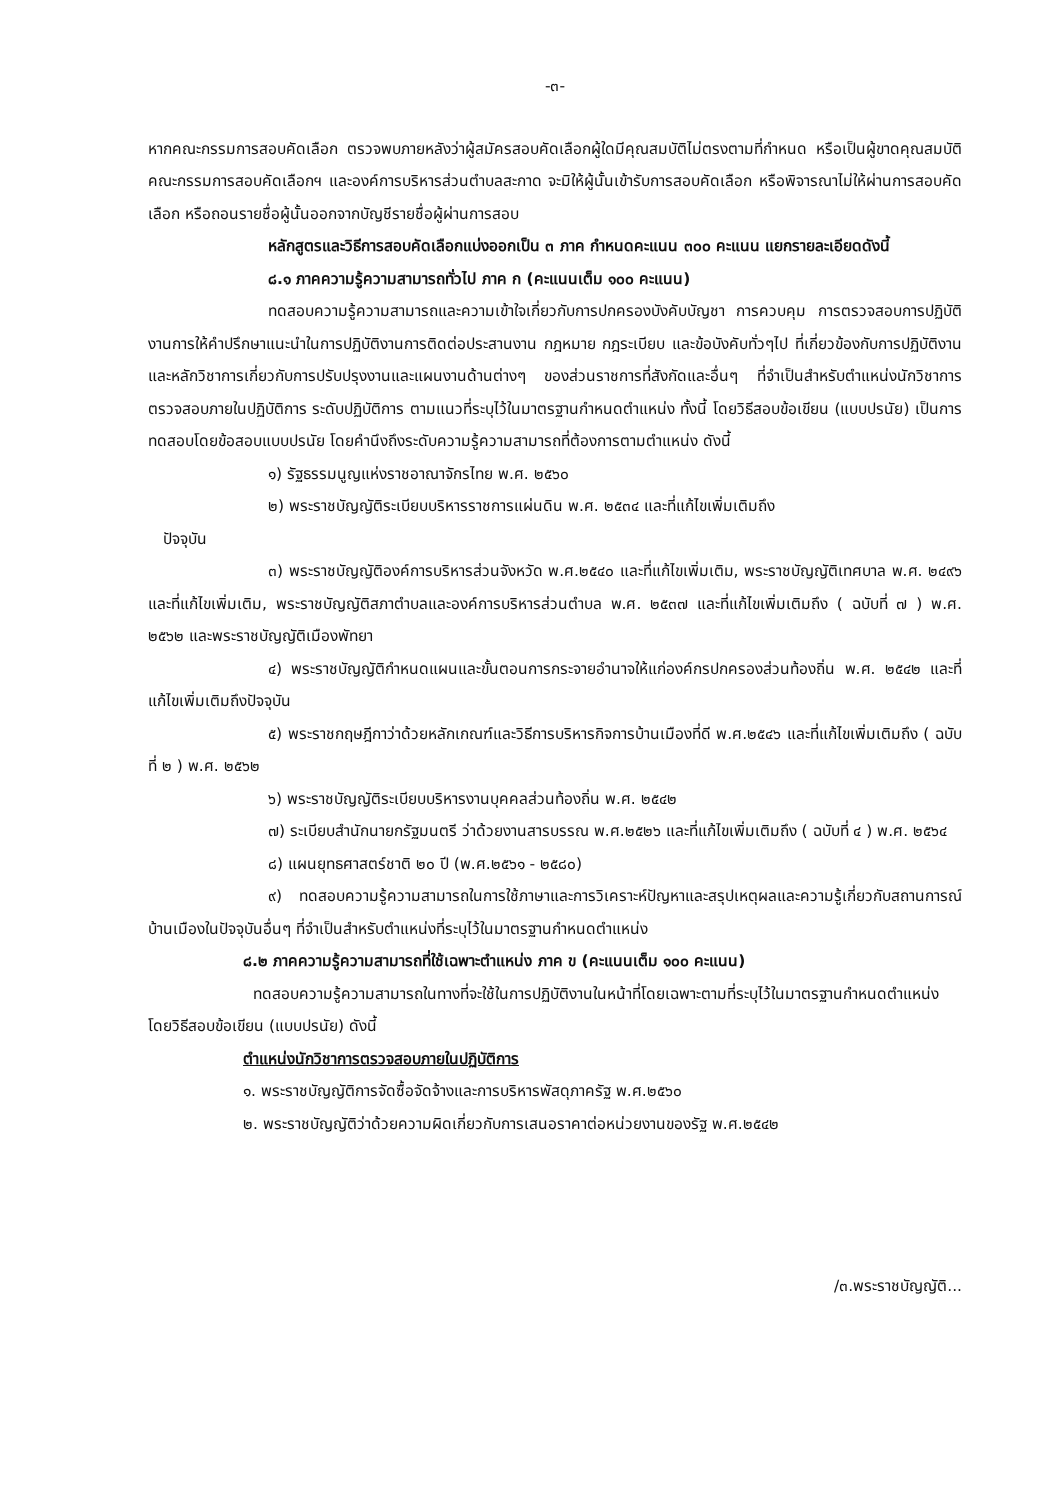-๓-
หากคณะกรรมการสอบคัดเลือก ตรวจพบภายหลังว่าผู้สมัครสอบคัดเลือกผู้ใดมีคุณสมบัติไม่ตรงตามที่กำหนด หรือเป็นผู้ขาดคุณสมบัติ คณะกรรมการสอบคัดเลือกฯ และองค์การบริหารส่วนตำบลสะกาด จะมิให้ผู้นั้นเข้ารับการสอบคัดเลือก หรือพิจารณาไม่ให้ผ่านการสอบคัดเลือก หรือถอนรายชื่อผู้นั้นออกจากบัญชีรายชื่อผู้ผ่านการสอบ
หลักสูตรและวิธีการสอบคัดเลือกแบ่งออกเป็น ๓ ภาค กำหนดคะแนน ๓๐๐ คะแนน แยกรายละเอียดดังนี้
๘.๑ ภาคความรู้ความสามารถทั่วไป ภาค ก (คะแนนเต็ม ๑๐๐ คะแนน)
ทดสอบความรู้ความสามารถและความเข้าใจเกี่ยวกับการปกครองบังคับบัญชา การควบคุม การตรวจสอบการปฏิบัติงานการให้คำปรึกษาแนะนำในการปฏิบัติงานการติดต่อประสานงาน กฎหมาย กฎระเบียบ และข้อบังคับทั่วๆไป ที่เกี่ยวข้องกับการปฏิบัติงานและหลักวิชาการเกี่ยวกับการปรับปรุงงานและแผนงานด้านต่างๆ ของส่วนราชการที่สังกัดและอื่นๆ ที่จำเป็นสำหรับตำแหน่งนักวิชาการตรวจสอบภายในปฏิบัติการ ระดับปฏิบัติการ ตามแนวที่ระบุไว้ในมาตรฐานกำหนดตำแหน่ง ทั้งนี้ โดยวิธีสอบข้อเขียน (แบบปรนัย) เป็นการทดสอบโดยข้อสอบแบบปรนัย โดยคำนึงถึงระดับความรู้ความสามารถที่ต้องการตามตำแหน่ง ดังนี้
๑) รัฐธรรมนูญแห่งราชอาณาจักรไทย พ.ศ. ๒๕๖๐
๒) พระราชบัญญัติระเบียบบริหารราชการแผ่นดิน พ.ศ. ๒๕๓๔ และที่แก้ไขเพิ่มเติมถึง
ปัจจุบัน
๓) พระราชบัญญัติองค์การบริหารส่วนจังหวัด พ.ศ.๒๕๔๐ และที่แก้ไขเพิ่มเติม, พระราชบัญญัติเทศบาล พ.ศ. ๒๔๙๖ และที่แก้ไขเพิ่มเติม, พระราชบัญญัติสภาตำบลและองค์การบริหารส่วนตำบล พ.ศ. ๒๕๓๗ และที่แก้ไขเพิ่มเติมถึง ( ฉบับที่ ๗ ) พ.ศ. ๒๕๖๒ และพระราชบัญญัติเมืองพัทยา
๔) พระราชบัญญัติกำหนดแผนและขั้นตอนการกระจายอำนาจให้แก่องค์กรปกครองส่วนท้องถิ่น พ.ศ. ๒๕๔๒ และที่แก้ไขเพิ่มเติมถึงปัจจุบัน
๕) พระราชกฤษฎีกาว่าด้วยหลักเกณฑ์และวิธีการบริหารกิจการบ้านเมืองที่ดี พ.ศ.๒๕๔๖ และที่แก้ไขเพิ่มเติมถึง ( ฉบับที่ ๒ ) พ.ศ. ๒๕๖๒
๖) พระราชบัญญัติระเบียบบริหารงานบุคคลส่วนท้องถิ่น พ.ศ. ๒๕๔๒
๗) ระเบียบสำนักนายกรัฐมนตรี ว่าด้วยงานสารบรรณ พ.ศ.๒๕๒๖ และที่แก้ไขเพิ่มเติมถึง ( ฉบับที่ ๔ ) พ.ศ. ๒๕๖๔
๘) แผนยุทธศาสตร์ชาติ ๒๐ ปี (พ.ศ.๒๕๖๑ - ๒๕๘๐)
๙) ทดสอบความรู้ความสามารถในการใช้ภาษาและการวิเคราะห์ปัญหาและสรุปเหตุผลและความรู้เกี่ยวกับสถานการณ์บ้านเมืองในปัจจุบันอื่นๆ ที่จำเป็นสำหรับตำแหน่งที่ระบุไว้ในมาตรฐานกำหนดตำแหน่ง
๘.๒ ภาคความรู้ความสามารถที่ใช้เฉพาะตำแหน่ง ภาค ข (คะแนนเต็ม ๑๐๐ คะแนน)
ทดสอบความรู้ความสามารถในทางที่จะใช้ในการปฏิบัติงานในหน้าที่โดยเฉพาะตามที่ระบุไว้ในมาตรฐานกำหนดตำแหน่ง โดยวิธีสอบข้อเขียน (แบบปรนัย) ดังนี้
ตำแหน่งนักวิชาการตรวจสอบภายในปฏิบัติการ
๑. พระราชบัญญัติการจัดซื้อจัดจ้างและการบริหารพัสดุภาครัฐ พ.ศ.๒๕๖๐
๒. พระราชบัญญัติว่าด้วยความผิดเกี่ยวกับการเสนอราคาต่อหน่วยงานของรัฐ พ.ศ.๒๕๔๒
/๓.พระราชบัญญัติ...